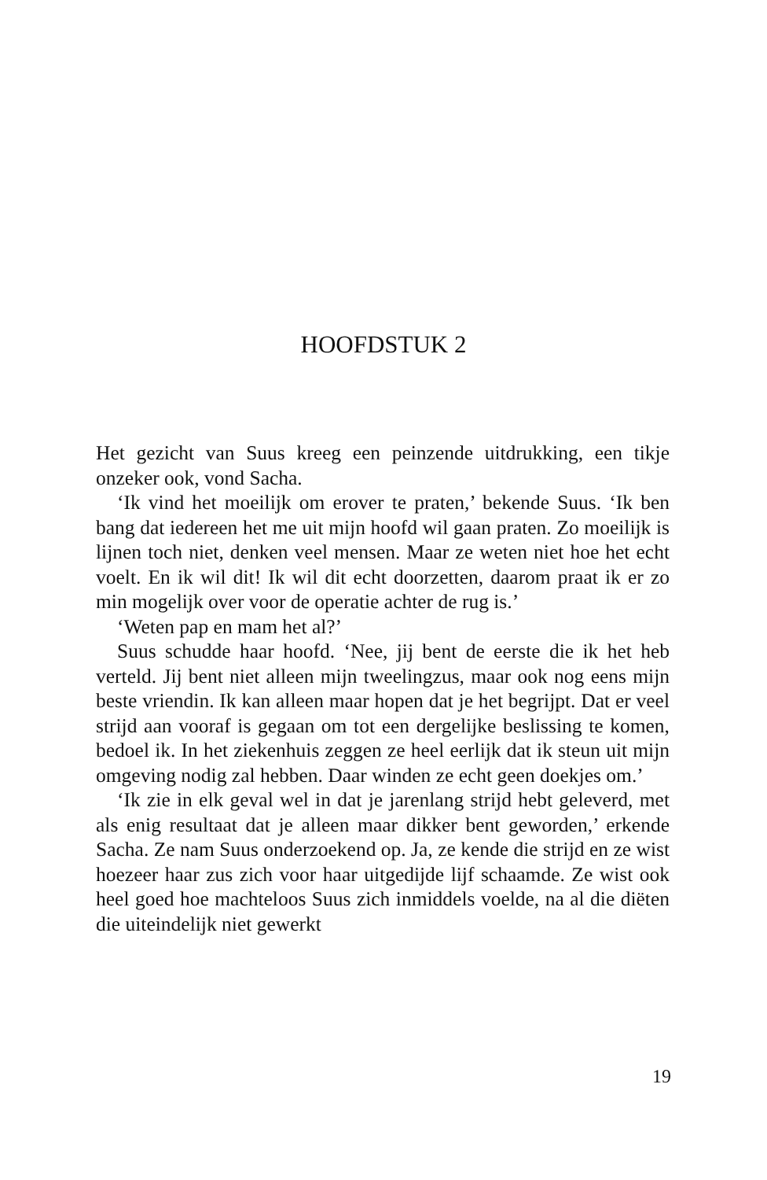HOOFDSTUK 2
Het gezicht van Suus kreeg een peinzende uitdrukking, een tikje onzeker ook, vond Sacha.
‘Ik vind het moeilijk om erover te praten,’ bekende Suus. ‘Ik ben bang dat iedereen het me uit mijn hoofd wil gaan praten. Zo moeilijk is lijnen toch niet, denken veel mensen. Maar ze weten niet hoe het echt voelt. En ik wil dit! Ik wil dit echt doorzetten, daarom praat ik er zo min mogelijk over voor de operatie achter de rug is.’
‘Weten pap en mam het al?’
Suus schudde haar hoofd. ‘Nee, jij bent de eerste die ik het heb verteld. Jij bent niet alleen mijn tweelingzus, maar ook nog eens mijn beste vriendin. Ik kan alleen maar hopen dat je het begrijpt. Dat er veel strijd aan vooraf is gegaan om tot een dergelijke beslissing te komen, bedoel ik. In het ziekenhuis zeggen ze heel eerlijk dat ik steun uit mijn omgeving nodig zal hebben. Daar winden ze echt geen doekjes om.’
‘Ik zie in elk geval wel in dat je jarenlang strijd hebt geleverd, met als enig resultaat dat je alleen maar dikker bent geworden,’ erkende Sacha. Ze nam Suus onderzoekend op. Ja, ze kende die strijd en ze wist hoezeer haar zus zich voor haar uitgedijde lijf schaamde. Ze wist ook heel goed hoe machteloos Suus zich inmiddels voelde, na al die diëten die uiteindelijk niet gewerkt
19